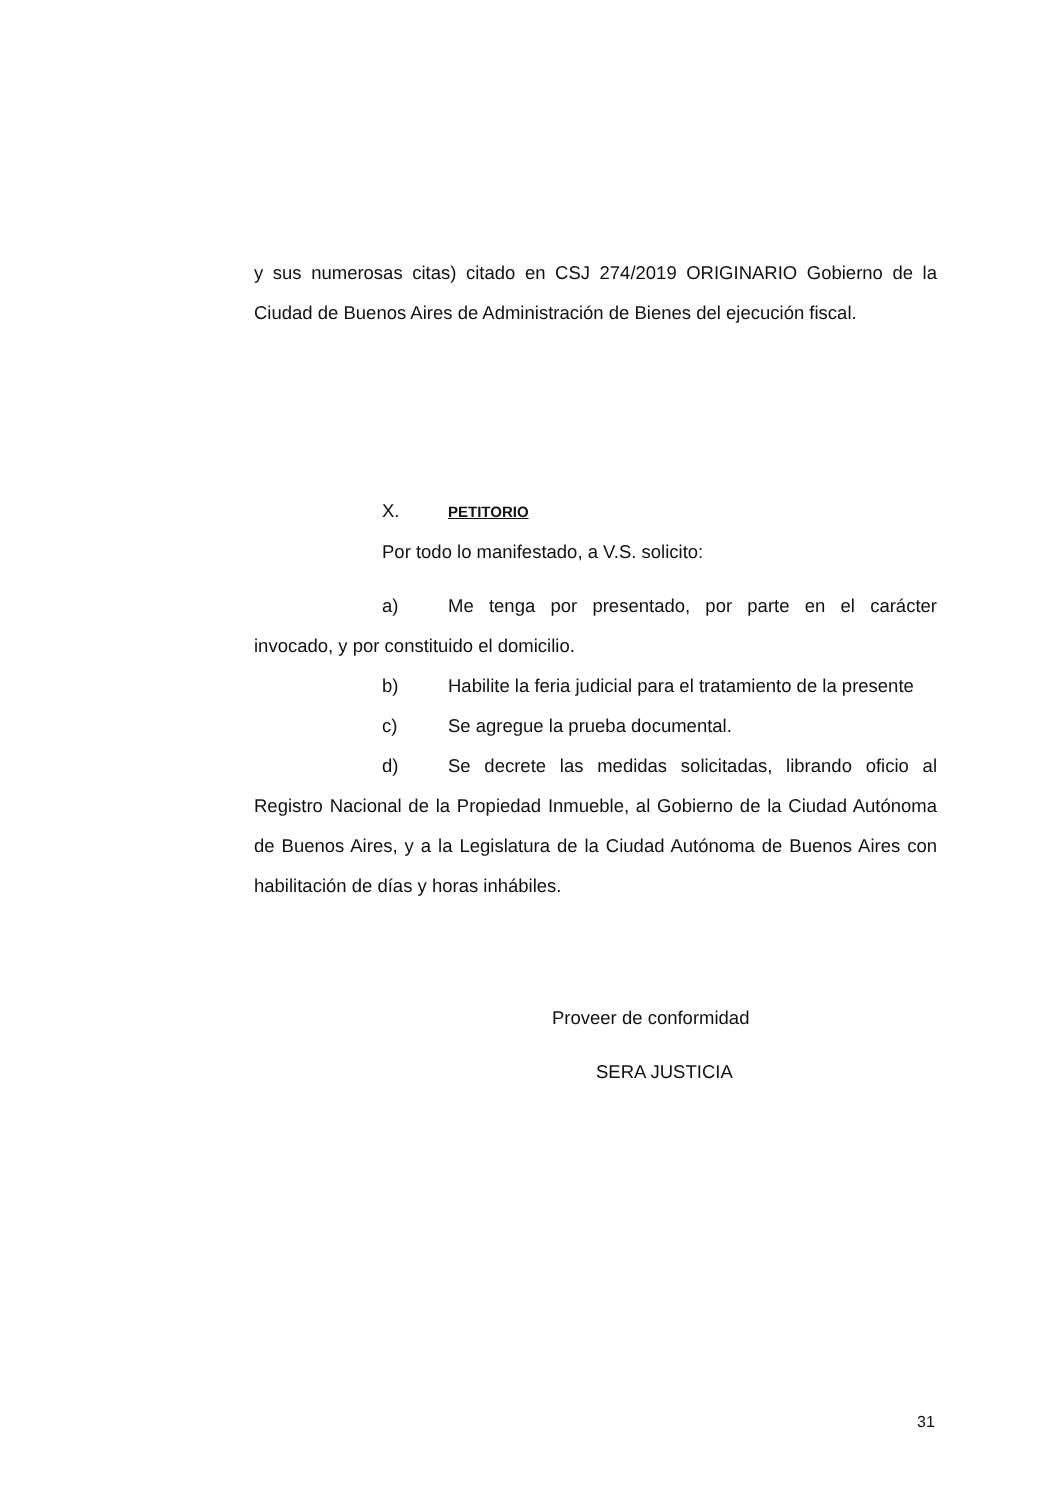y sus numerosas citas) citado en CSJ 274/2019 ORIGINARIO Gobierno de la Ciudad de Buenos Aires de Administración de Bienes del ejecución fiscal.
X. PETITORIO
Por todo lo manifestado, a V.S. solicito:
a) Me tenga por presentado, por parte en el carácter invocado, y por constituido el domicilio.
b) Habilite la feria judicial para el tratamiento de la presente
c) Se agregue la prueba documental.
d) Se decrete las medidas solicitadas, librando oficio al Registro Nacional de la Propiedad Inmueble, al Gobierno de la Ciudad Autónoma de Buenos Aires, y a la Legislatura de la Ciudad Autónoma de Buenos Aires con habilitación de días y horas inhábiles.
Proveer de conformidad
SERA JUSTICIA
31